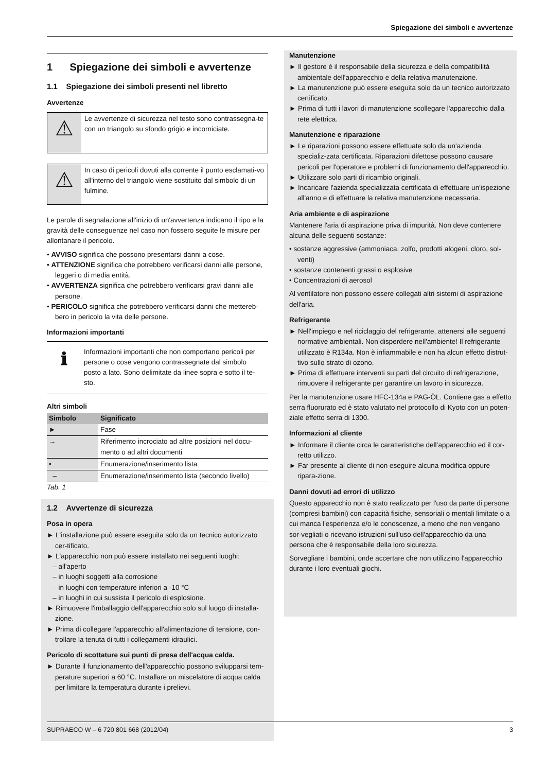Spiegazione dei simboli e avvertenze
1 Spiegazione dei simboli e avvertenze
1.1 Spiegazione dei simboli presenti nel libretto
Avvertenze
⚠
Le avvertenze di sicurezza nel testo sono contrassegna-te con un triangolo su sfondo grigio e incorniciate.
⚠
In caso di pericoli dovuti alla corrente il punto esclamati-vo all'interno del triangolo viene sostituito dal simbolo di un fulmine.
Le parole di segnalazione all'inizio di un'avvertenza indicano il tipo e la gravità delle conseguenze nel caso non fossero seguite le misure per allontanare il pericolo.
• AVVISO significa che possono presentarsi danni a cose.
• ATTENZIONE significa che potrebbero verificarsi danni alle persone, leggeri o di media entità.
• AVVERTENZA significa che potrebbero verificarsi gravi danni alle persone.
• PERICOLO significa che potrebbero verificarsi danni che mettereb-bero in pericolo la vita delle persone.
Informazioni importanti
ℹ
Informazioni importanti che non comportano pericoli per persone o cose vengono contrassegnate dal simbolo posto a lato. Sono delimitate da linee sopra e sotto il te-sto.
Altri simboli
| Simbolo | Significato |
| --- | --- |
| ► | Fase |
| → | Riferimento incrociato ad altre posizioni nel docu-mento o ad altri documenti |
| • | Enumerazione/inserimento lista |
| – | Enumerazione/inserimento lista (secondo livello) |
Tab. 1
1.2 Avvertenze di sicurezza
Posa in opera
► L'installazione può essere eseguita solo da un tecnico autorizzato cer-tificato.
► L'apparecchio non può essere installato nei seguenti luoghi:
– all'aperto
– in luoghi soggetti alla corrosione
– in luoghi con temperature inferiori a -10 °C
– in luoghi in cui sussista il pericolo di esplosione.
► Rimuovere l'imballaggio dell'apparecchio solo sul luogo di installa-zione.
► Prima di collegare l'apparecchio all'alimentazione di tensione, con-trollare la tenuta di tutti i collegamenti idraulici.
Pericolo di scottature sui punti di presa dell'acqua calda.
► Durante il funzionamento dell'apparecchio possono svilupparsi tem-perature superiori a 60 °C. Installare un miscelatore di acqua calda per limitare la temperatura durante i prelievi.
Manutenzione
► Il gestore è il responsabile della sicurezza e della compatibilità ambientale dell'apparecchio e della relativa manutenzione.
► La manutenzione può essere eseguita solo da un tecnico autorizzato certificato.
► Prima di tutti i lavori di manutenzione scollegare l'apparecchio dalla rete elettrica.
Manutenzione e riparazione
► Le riparazioni possono essere effettuate solo da un'azienda specializ-zata certificata. Riparazioni difettose possono causare pericoli per l'operatore e problemi di funzionamento dell'apparecchio.
► Utilizzare solo parti di ricambio originali.
► Incaricare l'azienda specializzata certificata di effettuare un'ispezione all'anno e di effettuare la relativa manutenzione necessaria.
Aria ambiente e di aspirazione
Mantenere l'aria di aspirazione priva di impurità. Non deve contenere alcuna delle seguenti sostanze:
• sostanze aggressive (ammoniaca, zolfo, prodotti alogeni, cloro, sol-venti)
• sostanze contenenti grassi o esplosive
• Concentrazioni di aerosol
Al ventilatore non possono essere collegati altri sistemi di aspirazione dell'aria.
Refrigerante
► Nell'impiego e nel riciclaggio del refrigerante, attenersi alle seguenti normative ambientali. Non disperdere nell'ambiente! Il refrigerante utilizzato è R134a. Non è infiammabile e non ha alcun effetto distrut-tivo sullo strato di ozono.
► Prima di effettuare interventi su parti del circuito di refrigerazione, rimuovere il refrigerante per garantire un lavoro in sicurezza.
Per la manutenzione usare HFC-134a e PAG-ÖL. Contiene gas a effetto serra fluorurato ed è stato valutato nel protocollo di Kyoto con un poten-ziale effetto serra di 1300.
Informazioni al cliente
► Informare il cliente circa le caratteristiche dell’apparecchio ed il cor-retto utilizzo.
► Far presente al cliente di non eseguire alcuna modifica oppure ripara-zione.
Danni dovuti ad errori di utilizzo
Questo apparecchio non è stato realizzato per l'uso da parte di persone (compresi bambini) con capacità fisiche, sensoriali o mentali limitate o a cui manca l'esperienza e/o le conoscenze, a meno che non vengano sor-vegliati o ricevano istruzioni sull'uso dell'apparecchio da una persona che è responsabile della loro sicurezza.
Sorvegliare i bambini, onde accertare che non utilizzino l'apparecchio durante i loro eventuali giochi.
SUPRAECO W – 6 720 801 668 (2012/04) 3